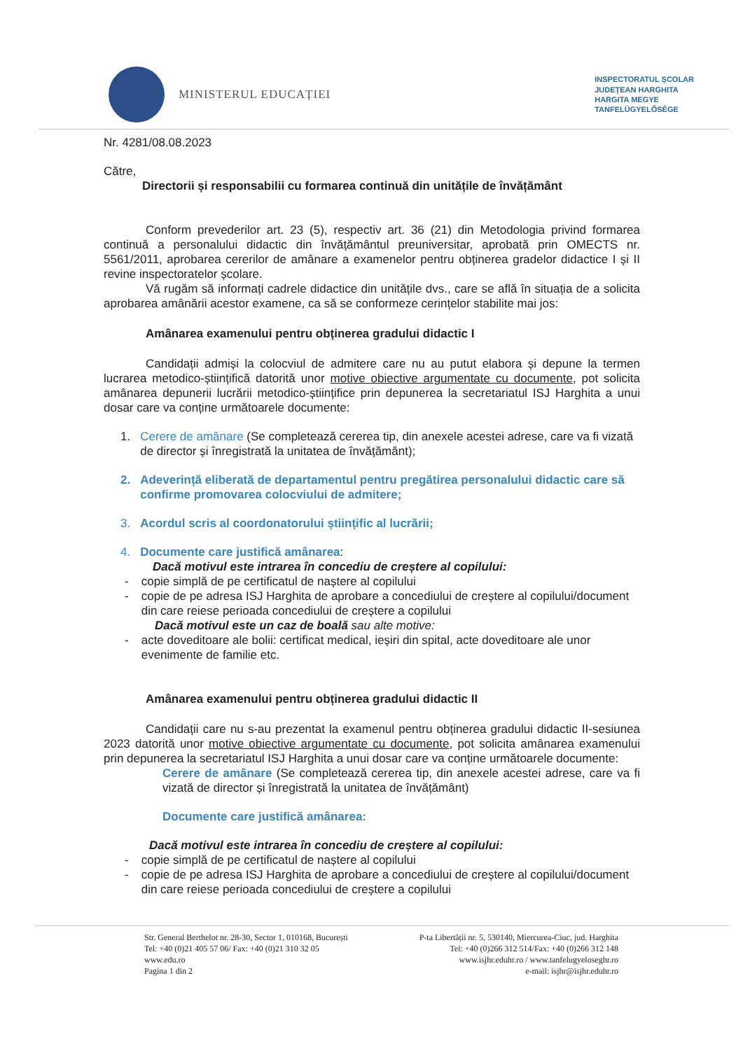MINISTERUL EDUCAȚIEI
INSPECTORATUL ȘCOLAR
JUDEȚEAN HARGHITA
HARGITA MEGYE
TANFELÜGYELŐSÉGE
Nr. 4281/08.08.2023
Către,
Directorii și responsabilii cu formarea continuă din unitățile de învățământ
Conform prevederilor art. 23 (5), respectiv art. 36 (21) din Metodologia privind formarea continuă a personalului didactic din învățământul preuniversitar, aprobată prin OMECTS nr. 5561/2011, aprobarea cererilor de amânare a examenelor pentru obținerea gradelor didactice I și II revine inspectoratelor școlare.
Vă rugăm să informați cadrele didactice din unitățile dvs., care se află în situația de a solicita aprobarea amânării acestor examene, ca să se conformeze cerințelor stabilite mai jos:
Amânarea examenului pentru obținerea gradului didactic I
Candidații admiși la colocviul de admitere care nu au putut elabora și depune la termen lucrarea metodico-științifică datorită unor motive obiective argumentate cu documente, pot solicita amânarea depunerii lucrării metodico-științifice prin depunerea la secretariatul ISJ Harghita a unui dosar care va conține următoarele documente:
1. Cerere de amânare (Se completează cererea tip, din anexele acestei adrese, care va fi vizată de director și înregistrată la unitatea de învățământ);
2. Adeverință eliberată de departamentul pentru pregătirea personalului didactic care să confirme promovarea colocviului de admitere;
3. Acordul scris al coordonatorului științific al lucrării;
4. Documente care justifică amânarea:
Dacă motivul este intrarea în concediu de creștere al copilului:
- copie simplă de pe certificatul de naștere al copilului
- copie de pe adresa ISJ Harghita de aprobare a concediului de creștere al copilului/document din care reiese perioada concediului de creștere a copilului
Dacă motivul este un caz de boală sau alte motive:
- acte doveditoare ale bolii: certificat medical, ieșiri din spital, acte doveditoare ale unor evenimente de familie etc.
Amânarea examenului pentru obținerea gradului didactic II
Candidații care nu s-au prezentat la examenul pentru obținerea gradului didactic II-sesiunea 2023 datorită unor motive obiective argumentate cu documente, pot solicita amânarea examenului prin depunerea la secretariatul ISJ Harghita a unui dosar care va conține următoarele documente:
Cerere de amânare (Se completează cererea tip, din anexele acestei adrese, care va fi vizată de director și înregistrată la unitatea de învățământ)
Documente care justifică amânarea:
Dacă motivul este intrarea în concediu de creștere al copilului:
- copie simplă de pe certificatul de naștere al copilului
- copie de pe adresa ISJ Harghita de aprobare a concediului de creștere al copilului/document din care reiese perioada concediului de creștere a copilului
Str. General Berthelot nr. 28-30, Sector 1, 010168, București
Tel: +40 (0)21 405 57 06/ Fax: +40 (0)21 310 32 05
www.edu.ro
Pagina 1 din 2
P-ta Libertății nr. 5, 530140, Miercurea-Ciuc, jud. Harghita
Tel: +40 (0)266 312 514/Fax: +40 (0)266 312 148
www.isjhr.eduhr.ro / www.tanfelugyeloseghr.ro
e-mail: isjhr@isjhr.eduhr.ro